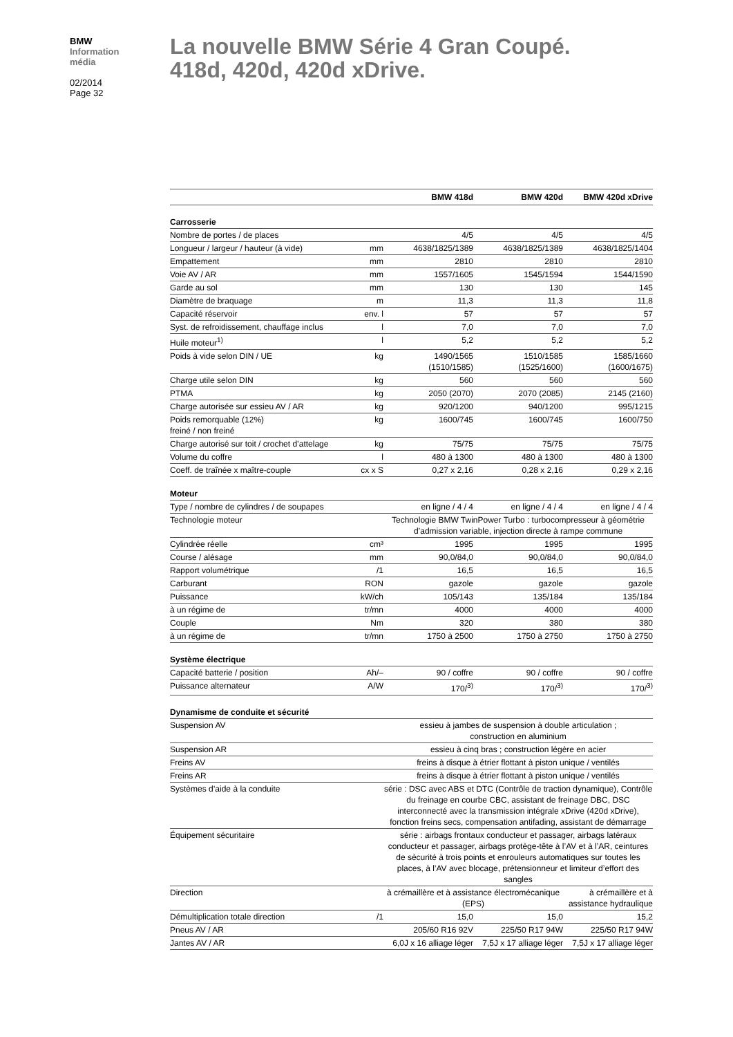BMW
Information
média
02/2014
Page 32
La nouvelle BMW Série 4 Gran Coupé.
418d, 420d, 420d xDrive.
| | | BMW 418d | BMW 420d | BMW 420d xDrive |
| --- | --- | --- | --- | --- |
| Carrosserie | | | | |
| Nombre de portes / de places | | 4/5 | 4/5 | 4/5 |
| Longueur / largeur / hauteur (à vide) | mm | 4638/1825/1389 | 4638/1825/1389 | 4638/1825/1404 |
| Empattement | mm | 2810 | 2810 | 2810 |
| Voie AV / AR | mm | 1557/1605 | 1545/1594 | 1544/1590 |
| Garde au sol | mm | 130 | 130 | 145 |
| Diamètre de braquage | m | 11,3 | 11,3 | 11,8 |
| Capacité réservoir | env. l | 57 | 57 | 57 |
| Syst. de refroidissement, chauffage inclus | l | 7,0 | 7,0 | 7,0 |
| Huile moteur<sup>1)</sup> | l | 5,2 | 5,2 | 5,2 |
| Poids à vide selon DIN / UE | kg | 1490/1565 (1510/1585) | 1510/1585 (1525/1600) | 1585/1660 (1600/1675) |
| Charge utile selon DIN | kg | 560 | 560 | 560 |
| PTMA | kg | 2050 (2070) | 2070 (2085) | 2145 (2160) |
| Charge autorisée sur essieu AV / AR | kg | 920/1200 | 940/1200 | 995/1215 |
| Poids remorquable (12%) freiné / non freiné | kg | 1600/745 | 1600/745 | 1600/750 |
| Charge autorisé sur toit / crochet d’attelage | kg | 75/75 | 75/75 | 75/75 |
| Volume du coffre | l | 480 à 1300 | 480 à 1300 | 480 à 1300 |
| Coeff. de traînée x maître-couple | cx x S | 0,27 x 2,16 | 0,28 x 2,16 | 0,29 x 2,16 |
| Moteur | | | | |
| Type / nombre de cylindres / de soupapes | | en ligne / 4 / 4 | en ligne / 4 / 4 | en ligne / 4 / 4 |
| Technologie moteur | | Technologie BMW TwinPower Turbo : turbocompresseur à géométrie d’admission variable, injection directe à rampe commune | | |
| Cylindrée réelle | cm³ | 1995 | 1995 | 1995 |
| Course / alésage | mm | 90,0/84,0 | 90,0/84,0 | 90,0/84,0 |
| Rapport volumétrique | /1 | 16,5 | 16,5 | 16,5 |
| Carburant | RON | gazole | gazole | gazole |
| Puissance | kW/ch | 105/143 | 135/184 | 135/184 |
| à un régime de | tr/mn | 4000 | 4000 | 4000 |
| Couple | Nm | 320 | 380 | 380 |
| à un régime de | tr/mn | 1750 à 2500 | 1750 à 2750 | 1750 à 2750 |
| Système électrique | | | | |
| Capacité batterie / position | Ah/– | 90 / coffre | 90 / coffre | 90 / coffre |
| Puissance alternateur | A/W | 170/<sup>3)</sup> | 170/<sup>3)</sup> | 170/<sup>3)</sup> |
| Dynamisme de conduite et sécurité | | | | |
| Suspension AV | | essieu à jambes de suspension à double articulation ; construction en aluminium | | |
| Suspension AR | | essieu à cinq bras ; construction légère en acier | | |
| Freins AV | | freins à disque à étrier flottant à piston unique / ventilés | | |
| Freins AR | | freins à disque à étrier flottant à piston unique / ventilés | | |
| Systèmes d’aide à la conduite | | série : DSC avec ABS et DTC (Contrôle de traction dynamique), Contrôle du freinage en courbe CBC, assistant de freinage DBC, DSC interconnecté avec la transmission intégrale xDrive (420d xDrive), fonction freins secs, compensation antifading, assistant de démarrage | | |
| Équipement sécuritaire | | série : airbags frontaux conducteur et passager, airbags latéraux conducteur et passager, airbags protège-tête à l’AV et à l’AR, ceintures de sécurité à trois points et enrouleurs automatiques sur toutes les places, à l’AV avec blocage, prétensionneur et limiteur d’effort des sangles | | |
| Direction | | à crémaillère et à assistance électromécanique (EPS) | | à crémaillère et à assistance hydraulique |
| Démultiplication totale direction | /1 | 15,0 | 15,0 | 15,2 |
| Pneus AV / AR | | 205/60 R16 92V | 225/50 R17 94W | 225/50 R17 94W |
| Jantes AV / AR | | 6,0J x 16 alliage léger | 7,5J x 17 alliage léger | 7,5J x 17 alliage léger |